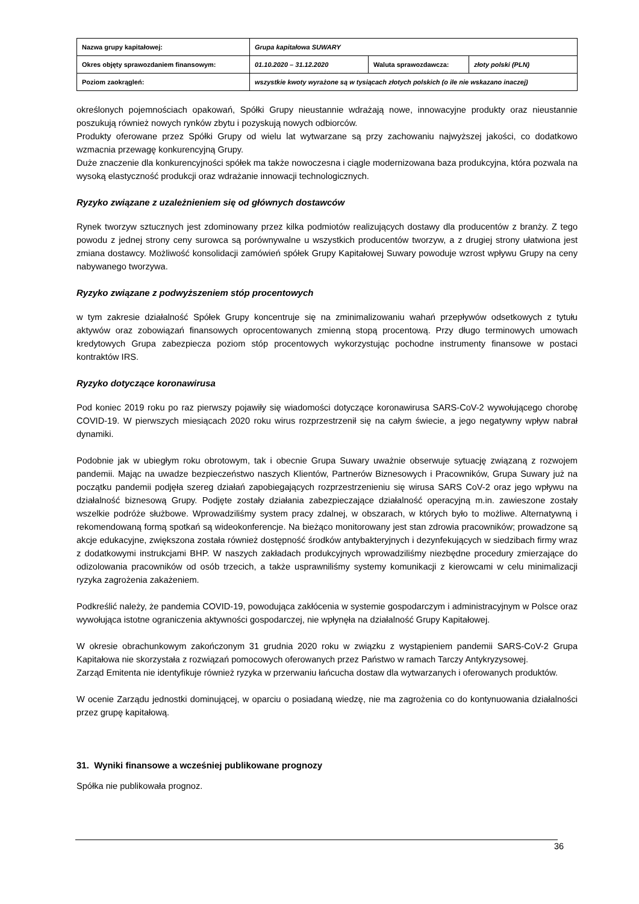| Nazwa grupy kapitałowej: | Grupa kapitałowa SUWARY | | |
| Okres objęty sprawozdaniem finansowym: | 01.10.2020 – 31.12.2020 | Waluta sprawozdawcza: | złoty polski (PLN) |
| Poziom zaokrągleń: | wszystkie kwoty wyrażone są w tysiącach złotych polskich (o ile nie wskazano inaczej) | | |
określonych pojemnościach opakowań, Spółki Grupy nieustannie wdrażają nowe, innowacyjne produkty oraz nieustannie poszukują również nowych rynków zbytu i pozyskują nowych odbiorców.
Produkty oferowane przez Spółki Grupy od wielu lat wytwarzane są przy zachowaniu najwyższej jakości, co dodatkowo wzmacnia przewagę konkurencyjną Grupy.
Duże znaczenie dla konkurencyjności spółek ma także nowoczesna i ciągle modernizowana baza produkcyjna, która pozwala na wysoką elastyczność produkcji oraz wdrażanie innowacji technologicznych.
Ryzyko związane z uzależnieniem się od głównych dostawców
Rynek tworzyw sztucznych jest zdominowany przez kilka podmiotów realizujących dostawy dla producentów z branży. Z tego powodu z jednej strony ceny surowca są porównywalne u wszystkich producentów tworzyw, a z drugiej strony ułatwiona jest zmiana dostawcy. Możliwość konsolidacji zamówień spółek Grupy Kapitałowej Suwary powoduje wzrost wpływu Grupy na ceny nabywanego tworzywa.
Ryzyko związane z podwyższeniem stóp procentowych
w tym zakresie działalność Spółek Grupy koncentruje się na zminimalizowaniu wahań przepływów odsetkowych z tytułu aktywów oraz zobowiązań finansowych oprocentowanych zmienną stopą procentową. Przy długo terminowych umowach kredytowych Grupa zabezpiecza poziom stóp procentowych wykorzystując pochodne instrumenty finansowe w postaci kontraktów IRS.
Ryzyko dotyczące koronawirusa
Pod koniec 2019 roku po raz pierwszy pojawiły się wiadomości dotyczące koronawirusa SARS-CoV-2 wywołującego chorobę COVID-19. W pierwszych miesiącach 2020 roku wirus rozprzestrzenił się na całym świecie, a jego negatywny wpływ nabrał dynamiki.
Podobnie jak w ubiegłym roku obrotowym, tak i obecnie Grupa Suwary uważnie obserwuje sytuację związaną z rozwojem pandemii. Mając na uwadze bezpieczeństwo naszych Klientów, Partnerów Biznesowych i Pracowników, Grupa Suwary już na początku pandemii podjęła szereg działań zapobiegających rozprzestrzenieniu się wirusa SARS CoV-2 oraz jego wpływu na działalność biznesową Grupy. Podjęte zostały działania zabezpieczające działalność operacyjną m.in. zawieszone zostały wszelkie podróże służbowe. Wprowadziliśmy system pracy zdalnej, w obszarach, w których było to możliwe. Alternatywną i rekomendowaną formą spotkań są wideokonferencje. Na bieżąco monitorowany jest stan zdrowia pracowników; prowadzone są akcje edukacyjne, zwiększona została również dostępność środków antybakteryjnych i dezynfekujących w siedzibach firmy wraz z dodatkowymi instrukcjami BHP. W naszych zakładach produkcyjnych wprowadziliśmy niezbędne procedury zmierzające do odizolowania pracowników od osób trzecich, a także usprawniliśmy systemy komunikacji z kierowcami w celu minimalizacji ryzyka zagrożenia zakażeniem.
Podkreślić należy, że pandemia COVID-19, powodująca zakłócenia w systemie gospodarczym i administracyjnym w Polsce oraz wywołująca istotne ograniczenia aktywności gospodarczej, nie wpłynęła na działalność Grupy Kapitałowej.
W okresie obrachunkowym zakończonym 31 grudnia 2020 roku w związku z wystąpieniem pandemii SARS-CoV-2 Grupa Kapitałowa nie skorzystała z rozwiązań pomocowych oferowanych przez Państwo w ramach Tarczy Antykryzysowej.
Zarząd Emitenta nie identyfikuje również ryzyka w przerwaniu łańcucha dostaw dla wytwarzanych i oferowanych produktów.
W ocenie Zarządu jednostki dominującej, w oparciu o posiadaną wiedzę, nie ma zagrożenia co do kontynuowania działalności przez grupę kapitałową.
31. Wyniki finansowe a wcześniej publikowane prognozy
Spółka nie publikowała prognoz.
36